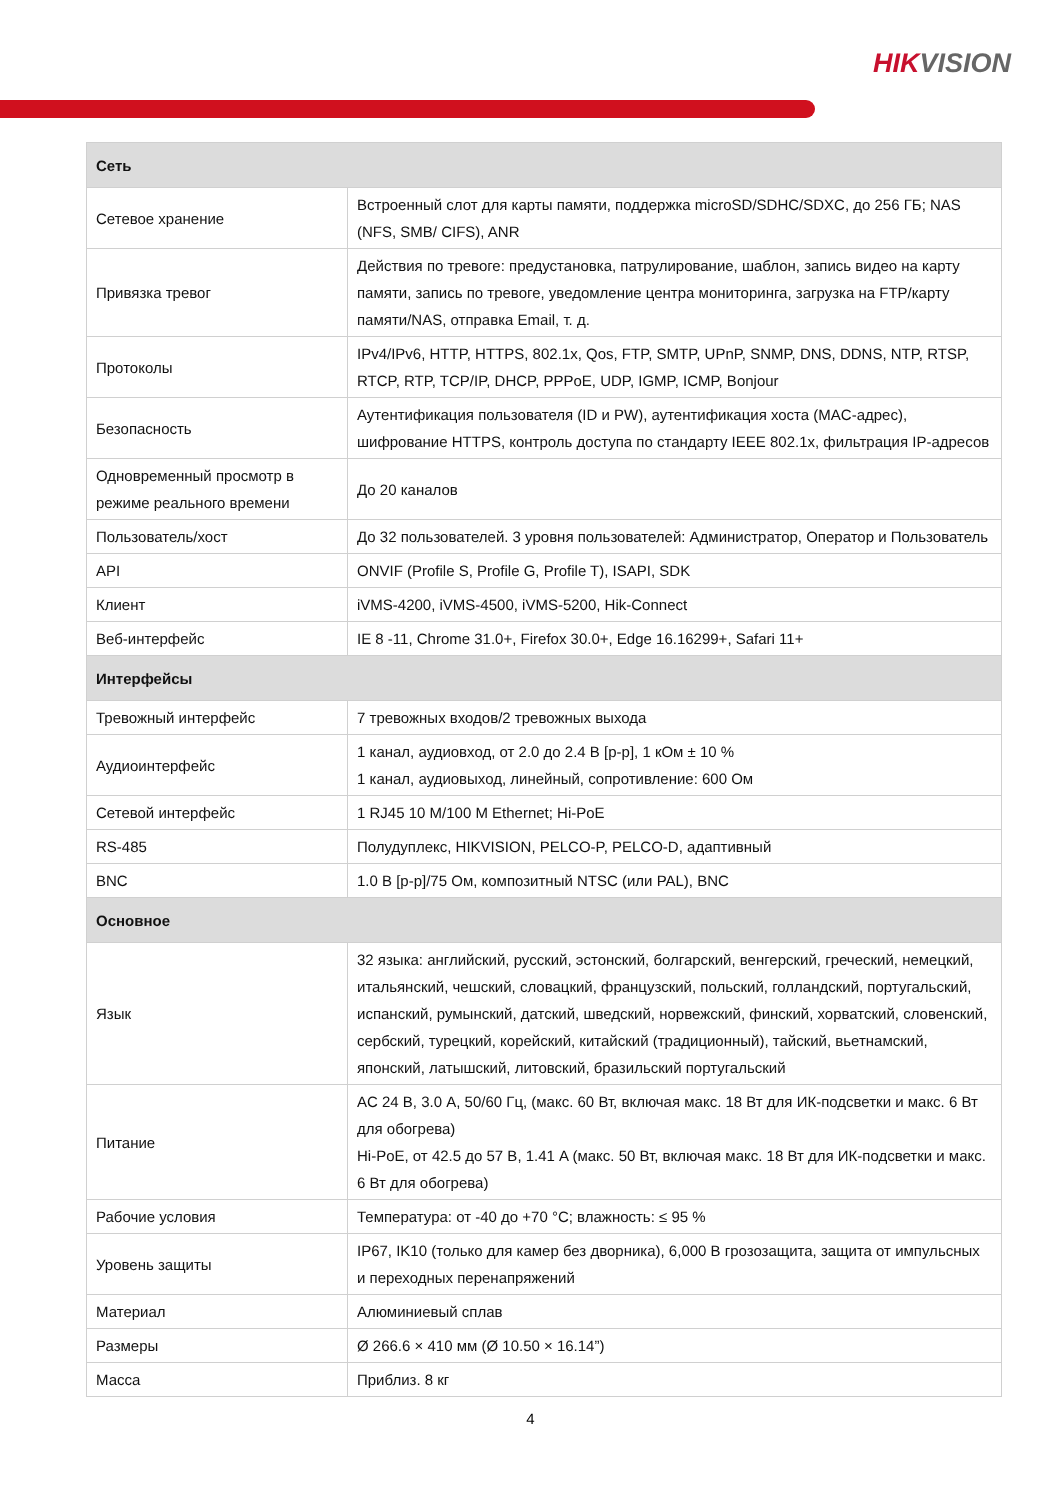HIKVISION
| Сеть | |
| --- | --- |
| Сетевое хранение | Встроенный слот для карты памяти, поддержка microSD/SDHC/SDXC, до 256 ГБ; NAS (NFS, SMB/ CIFS), ANR |
| Привязка тревог | Действия по тревоге: предустановка, патрулирование, шаблон, запись видео на карту памяти, запись по тревоге, уведомление центра мониторинга, загрузка на FTP/карту памяти/NAS, отправка Email, т. д. |
| Протоколы | IPv4/IPv6, HTTP, HTTPS, 802.1x, Qos, FTP, SMTP, UPnP, SNMP, DNS, DDNS, NTP, RTSP, RTCP, RTP, TCP/IP, DHCP, PPPoE, UDP, IGMP, ICMP, Bonjour |
| Безопасность | Аутентификация пользователя (ID и PW), аутентификация хоста (MAC-адрес), шифрование HTTPS, контроль доступа по стандарту IEEE 802.1x, фильтрация IP-адресов |
| Одновременный просмотр в режиме реального времени | До 20 каналов |
| Пользователь/хост | До 32 пользователей. 3 уровня пользователей: Администратор, Оператор и Пользователь |
| API | ONVIF (Profile S, Profile G, Profile T), ISAPI, SDK |
| Клиент | iVMS-4200, iVMS-4500, iVMS-5200, Hik-Connect |
| Веб-интерфейс | IE 8 -11, Chrome 31.0+, Firefox 30.0+, Edge 16.16299+, Safari 11+ |
| Интерфейсы | |
| Тревожный интерфейс | 7 тревожных входов/2 тревожных выхода |
| Аудиоинтерфейс | 1 канал, аудиовход, от 2.0 до 2.4 В [p-p], 1 кОм ± 10 % 1 канал, аудиовыход, линейный, сопротивление: 600 Ом |
| Сетевой интерфейс | 1 RJ45 10 M/100 M Ethernet; Hi-PoE |
| RS-485 | Полудуплекс, HIKVISION, PELCO-P, PELCO-D, адаптивный |
| BNC | 1.0 В [p-p]/75 Ом, композитный NTSC (или PAL), BNC |
| Основное | |
| Язык | 32 языка: английский, русский, эстонский, болгарский, венгерский, греческий, немецкий, итальянский, чешский, словацкий, французский, польский, голландский, португальский, испанский, румынский, датский, шведский, норвежский, финский, хорватский, словенский, сербский, турецкий, корейский, китайский (традиционный), тайский, вьетнамский, японский, латышский, литовский, бразильский португальский |
| Питание | AC 24 В, 3.0 A, 50/60 Гц, (макс. 60 Вт, включая макс. 18 Вт для ИК-подсветки и макс. 6 Вт для обогрева) Hi-PoE, от 42.5 до 57 В, 1.41 A (макс. 50 Вт, включая макс. 18 Вт для ИК-подсветки и макс. 6 Вт для обогрева) |
| Рабочие условия | Температура: от -40 до +70 °C; влажность: ≤ 95 % |
| Уровень защиты | IP67, IK10 (только для камер без дворника), 6,000 В грозозащита, защита от импульсных и переходных перенапряжений |
| Материал | Алюминиевый сплав |
| Размеры | Ø 266.6 × 410 мм (Ø 10.50 × 16.14”) |
| Масса | Приблиз. 8 кг |
4